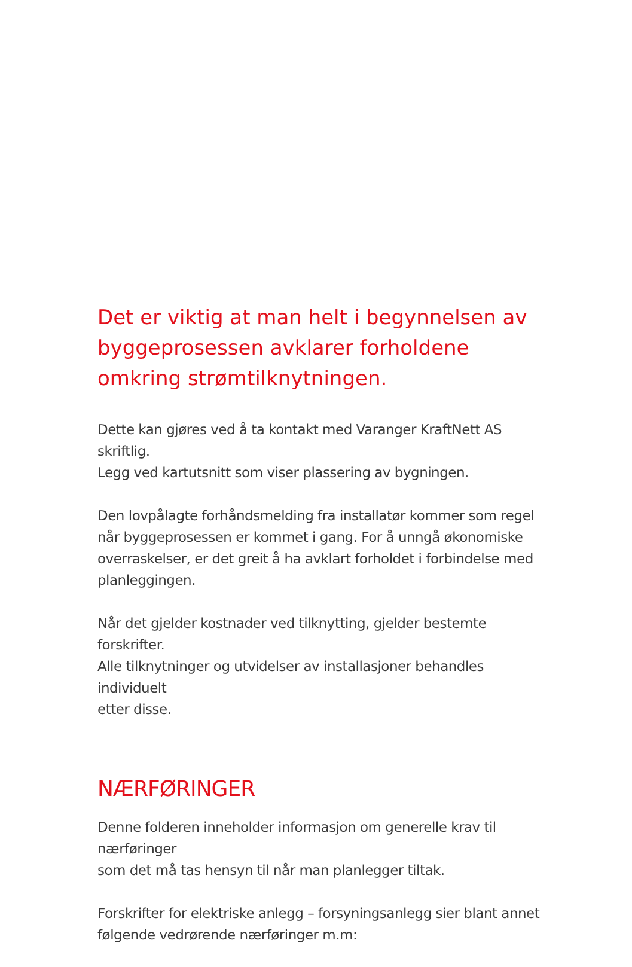Det er viktig at man helt i begynnelsen av byggeprosessen avklarer forholdene omkring strømtilknytningen.
Dette kan gjøres ved å ta kontakt med Varanger KraftNett AS skriftlig.
Legg ved kartutsnitt som viser plassering av bygningen.
Den lovpålagte forhåndsmelding fra installatør kommer som regel
når byggeprosessen er kommet i gang. For å unngå økonomiske
overraskelser, er det greit å ha avklart forholdet i forbindelse med
planleggingen.
Når det gjelder kostnader ved tilknytting, gjelder bestemte forskrifter.
Alle tilknytninger og utvidelser av installasjoner behandles individuelt
etter disse.
NÆRFØRINGER
Denne folderen inneholder informasjon om generelle krav til nærføringer
som det må tas hensyn til når man planlegger tiltak.
Forskrifter for elektriske anlegg – forsyningsanlegg sier blant annet
følgende vedrørende nærføringer m.m: